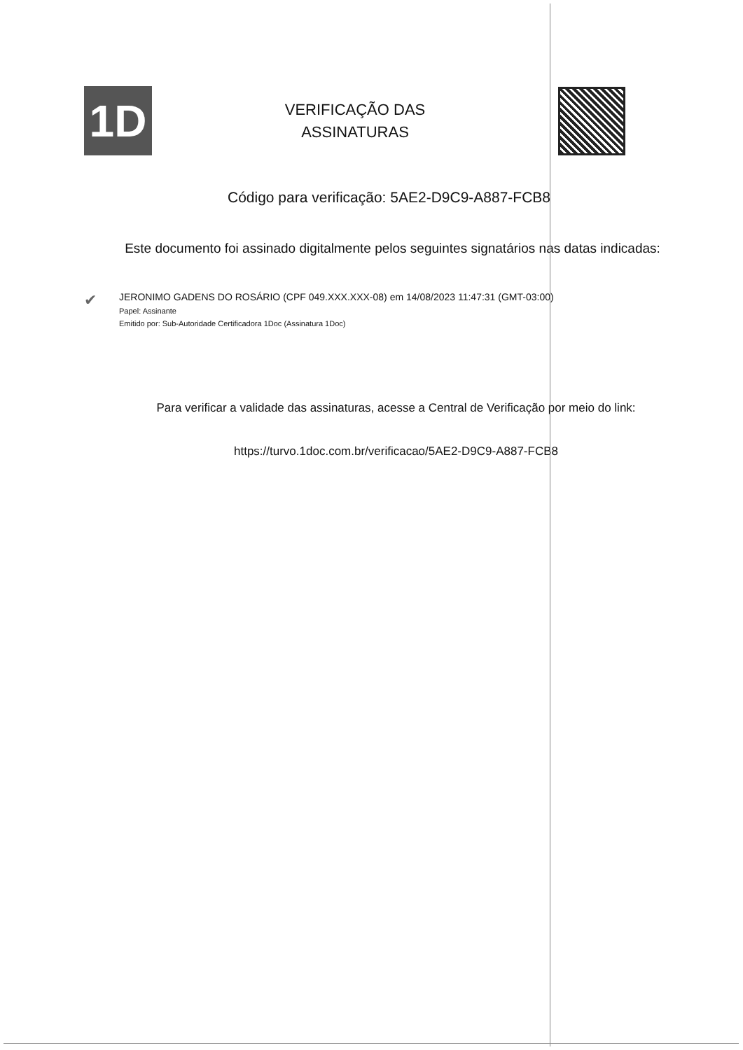1D
VERIFICAÇÃO DAS
ASSINATURAS
Código para verificação: 5AE2-D9C9-A887-FCB8
Este documento foi assinado digitalmente pelos seguintes signatários nas datas indicadas:
✔
JERONIMO GADENS DO ROSÁRIO (CPF 049.XXX.XXX-08) em 14/08/2023 11:47:31 (GMT-03:00)
Papel: Assinante
Emitido por: Sub-Autoridade Certificadora 1Doc (Assinatura 1Doc)
Para verificar a validade das assinaturas, acesse a Central de Verificação por meio do link:
https://turvo.1doc.com.br/verificacao/5AE2-D9C9-A887-FCB8